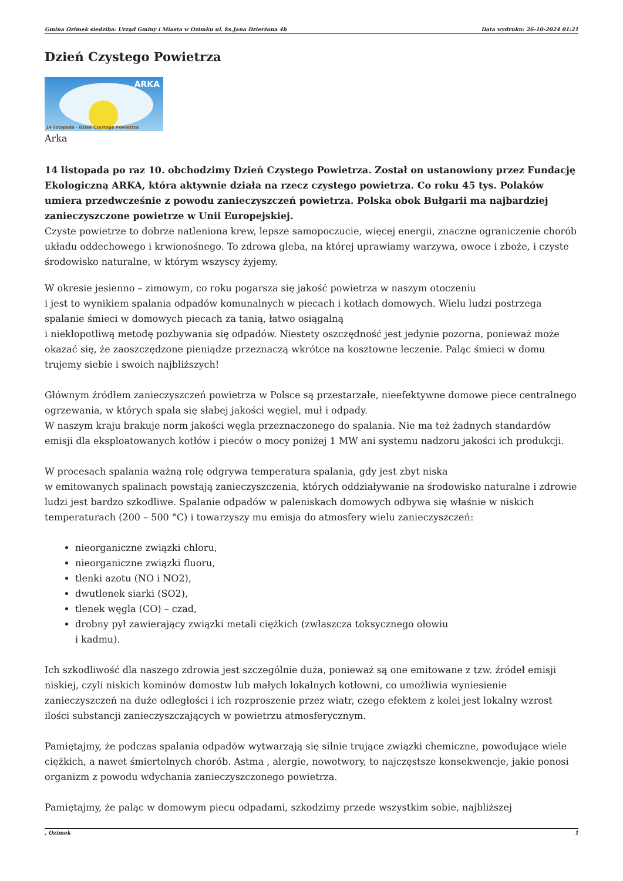Gmina Ozimek siedziba: Urząd Gminy i Miasta w Ozimku ul. ks.Jana Dzierżona 4b Data wydruku: 26-10-2024 01:21
Dzień Czystego Powietrza
ARKA
14 listopada - Dzień Czystego Powietrza
Arka
14 listopada po raz 10. obchodzimy Dzień Czystego Powietrza. Został on ustanowiony przez Fundację Ekologiczną ARKA, która aktywnie działa na rzecz czystego powietrza. Co roku 45 tys. Polaków umiera przedwcześnie z powodu zanieczyszczeń powietrza. Polska obok Bułgarii ma najbardziej zanieczyszczone powietrze w Unii Europejskiej.
Czyste powietrze to dobrze natleniona krew, lepsze samopoczucie, więcej energii, znaczne ograniczenie chorób układu oddechowego i krwionośnego. To zdrowa gleba, na której uprawiamy warzywa, owoce i zboże, i czyste środowisko naturalne, w którym wszyscy żyjemy.
W okresie jesienno – zimowym, co roku pogarsza się jakość powietrza w naszym otoczeniu
i jest to wynikiem spalania odpadów komunalnych w piecach i kotłach domowych. Wielu ludzi postrzega spalanie śmieci w domowych piecach za tanią, łatwo osiągalną
i niekłopotliwą metodę pozbywania się odpadów. Niestety oszczędność jest jedynie pozorna, ponieważ może okazać się, że zaoszczędzone pieniądze przeznaczą wkrótce na kosztowne leczenie. Paląc śmieci w domu trujemy siebie i swoich najbliższych!
Głównym źródłem zanieczyszczeń powietrza w Polsce są przestarzałe, nieefektywne domowe piece centralnego ogrzewania, w których spala się słabej jakości węgiel, muł i odpady.
W naszym kraju brakuje norm jakości węgla przeznaczonego do spalania. Nie ma też żadnych standardów emisji dla eksploatowanych kotłów i pieców o mocy poniżej 1 MW ani systemu nadzoru jakości ich produkcji.
W procesach spalania ważną rolę odgrywa temperatura spalania, gdy jest zbyt niska
w emitowanych spalinach powstają zanieczyszczenia, których oddziaływanie na środowisko naturalne i zdrowie ludzi jest bardzo szkodliwe. Spalanie odpadów w paleniskach domowych odbywa się właśnie w niskich temperaturach (200 – 500 °C) i towarzyszy mu emisja do atmosfery wielu zanieczyszczeń:
nieorganiczne związki chloru,
nieorganiczne związki fluoru,
tlenki azotu (NO i NO2),
dwutlenek siarki (SO2),
tlenek węgla (CO) – czad,
drobny pył zawierający związki metali ciężkich (zwłaszcza toksycznego ołowiu
i kadmu).
Ich szkodliwość dla naszego zdrowia jest szczególnie duża, ponieważ są one emitowane z tzw. źródeł emisji niskiej, czyli niskich kominów domostw lub małych lokalnych kotłowni, co umożliwia wyniesienie zanieczyszczeń na duże odległości i ich rozproszenie przez wiatr, czego efektem z kolei jest lokalny wzrost ilości substancji zanieczyszczających w powietrzu atmosferycznym.
Pamiętajmy, że podczas spalania odpadów wytwarzają się silnie trujące związki chemiczne, powodujące wiele ciężkich, a nawet śmiertelnych chorób. Astma , alergie, nowotwory, to najczęstsze konsekwencje, jakie ponosi organizm z powodu wdychania zanieczyszczonego powietrza.
Pamiętajmy, że paląc w domowym piecu odpadami, szkodzimy przede wszystkim sobie, najbliższej
, Ozimek 1